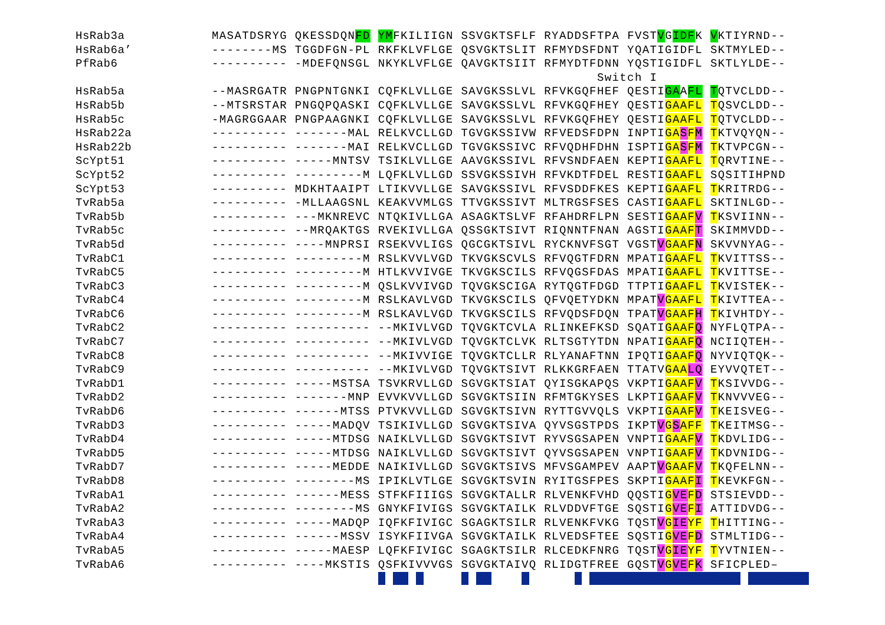HsRab3a MASATDSRYG QKESSDQNFD YMFKILIIGN SSVGKTSFLF RYADDSFTPA FVSTVGIDFK VKTIYRND--
HsRab6a’ --------MS TGGDFGN-PL RKFKLVFLGE QSVGKTSLIT RFMYDSFDNT YQATIGIDFL SKTMYLED--
PfRab6 ---------- -MDEFQNSGL NKYKLVFLGE QAVGKTSIIT RFMYDTFDNN YQSTIGIDFL SKTLYLDE--
Switch I
HsRab5a --MASRGATR PNGPNTGNKI CQFKLVLLGE SAVGKSSLVL RFVKGQFHEF QESTIGAAFL TQTVCLDD--
HsRab5b --MTSRSTAR PNGQPQASKI CQFKLVLLGE SAVGKSSLVL RFVKGQFHEY QESTIGAAFL TQSVCLDD--
HsRab5c -MAGRGGAAR PNGPAAGNKI CQFKLVLLGE SAVGKSSLVL RFVKGQFHEY QESTIGAAFL TQTVCLDD--
HsRab22a ---------- -------MAL RELKVCLLGD TGVGKSSIVW RFVEDSFDPN INPTIGA SFM TKTVQYQN--
HsRab22b ---------- -------MAI RELKVCLLGD TGVGKSSIVC RFVQDHFDHN ISPTIGA SFM TKTVPCGN--
ScYpt51 ---------- -----MNTSV TSIKLVLLGE AAVGKSSIVL RFVSNDFAEN KEPTIGAAFL TQRVTINE--
ScYpt52 ---------- ---------M LQFKLVLLGD SSVGKSSIVH RFVKDTFDEL RESTIGAAFL SQSITIHPND
ScYpt53 ---------- MDKHTAAIPT LTIKVVLLGE SAVGKSSIVL RFVSDDFKES KEPTIGAAFL TKRITRDG--
TvRab5a ---------- -MLLAAGSNL KEAKVVMLGS TTVGKSSIVT MLTRGSFSES CASTIGAAFL SKTINLGD--
TvRab5b ---------- ---MKNREVC NTQKIVLLGA ASAGKTSLVF RFAHDRFLPN SESTIGAAF V TKSVIINN--
TvRab5c ---------- --MRQAKTGS RVEKIVLLGA QSSGKTSIVT RIQNNTFNAN AGSTIGAAF T SKIMMVDD--
TvRab5d ---------- ----MNPRSI RSEKVVLIGS QGCGKTSIVL RYCKNVFSGT VGSTVGAAF N SKVVNYAG--
TvRabC1 ---------- ---------M RSLKVVLVGD TKVGKSCVLS RFVQGTFDRN MPATIGAAFL TKVITTSS--
TvRabC5 ---------- ---------M HTLKVVIVGE TKVGKSCILS RFVQGSFDAS MPATIGAAFL TKVITTSE--
TvRabC3 ---------- ---------M QSLKVVIVGD TQVGKSCIGA RYTQGTFDGD TTPTIGAAFL TKVISTEK--
TvRabC4 ---------- ---------M RSLKAVLVGD TKVGKSCILS QFVQETYDKN MPATVGAAFL TKIVTTEA--
TvRabC6 ---------- ---------M RSLKAVLVGD TKVGKSCILS RFVQDSFDQN TPATVGAAF H TKIVHTDY--
TvRabC2 ---------- ---------- --MKIVLVGD TQVGKTCVLA RLINKEFKSD SQATIGAAF Q NYFLQTPA--
TvRabC7 ---------- ---------- --MKIVLVGD TQVGKTCLVK RLTSGTYTDN NPATIGAAF Q NCIIQTEH--
TvRabC8 ---------- ---------- --MKIVVIGE TQVGKTCLLR RLYANAFTNN IPQTIGAAF Q NYVIQTQK--
TvRabC9 ---------- ---------- --MKIVLVGD TQVGKTSIVT RLKKGRFAEN TTATVGAA LQ EYVVQTET--
TvRabD1 ---------- -----MSTSA TSVKRVLLGD SGVGKTSIAT QYISGKAPQS VKPTIGAAF V TKSIVVDG--
TvRabD2 ---------- -------MNP EVVKVVLLGD SGVGKTSIIN RFMTGKYSES LKPTIGAAF V TKNVVVEG--
TvRabD6 ---------- ------MTSS PTVKVVLLGD SGVGKTSIVN RYTTGVVQLS VKPTIGAAF V TKEISVEG--
TvRabD3 ---------- -----MADQV TSIKIVLLGD SGVGKTSIVA QYVSGSTPDS IKPTVGSAFF TKEITMSG--
TvRabD4 ---------- -----MTDSG NAIKLVLLGD SGVGKTSIVT RYVSGSAPEN VNPTIGAAF V TKDVLIDG--
TvRabD5 ---------- -----MTDSG NAIKLVLLGD SGVGKTSIVT QYVSGSAPEN VNPTIGAAF V TKDVNIDG--
TvRabD7 ---------- -----MEDDE NAIKIVLLGD SGVGKTSIVS MFVSGAMPEV AAPTVGAAF V TKQFELNN--
TvRabD8 ---------- --------MS IPIKLVTLGE SGVGKTSVIN RYITGSFPES SKPTIGAAF I TKEVKFGN--
TvRabA1 ---------- ------MESS STFKFIIIGS SGVGKTALLR RLVENKFVHD QQSTIGVE FD STSIEVDD--
TvRabA2 ---------- --------MS GNYKFIVIGS SGVGKTAILK RLVDDVFTGE SQSTIGVE FI ATTIDVDG--
TvRabA3 ---------- -----MADQP IQFKFIVIGC SGAGKTSILR RLVENKFVKG TQSTVGIE YF THITTING--
TvRabA4 ---------- ------MSSV ISYKFIIVGA SGVGKTAILK RLVEDSFTEE SQSTIGVE FD STMLTIDG--
TvRabA5 ---------- -----MAESP LQFKFIVIGC SGAGKTSILR RLCEDKFNRG TQSTVGIE YF TYVTNIEN--
TvRabA6 ---------- ----MKSTIS QSFKIVVVGS SGVGKTAIVQ RLIDGTFREE GQSTVGVE FK SFICPLED–
^ ^^ ^ ^ ^^ ^ ^ ^^^^^^^^^^^^^^^^^^^^ ^^^^^^^^